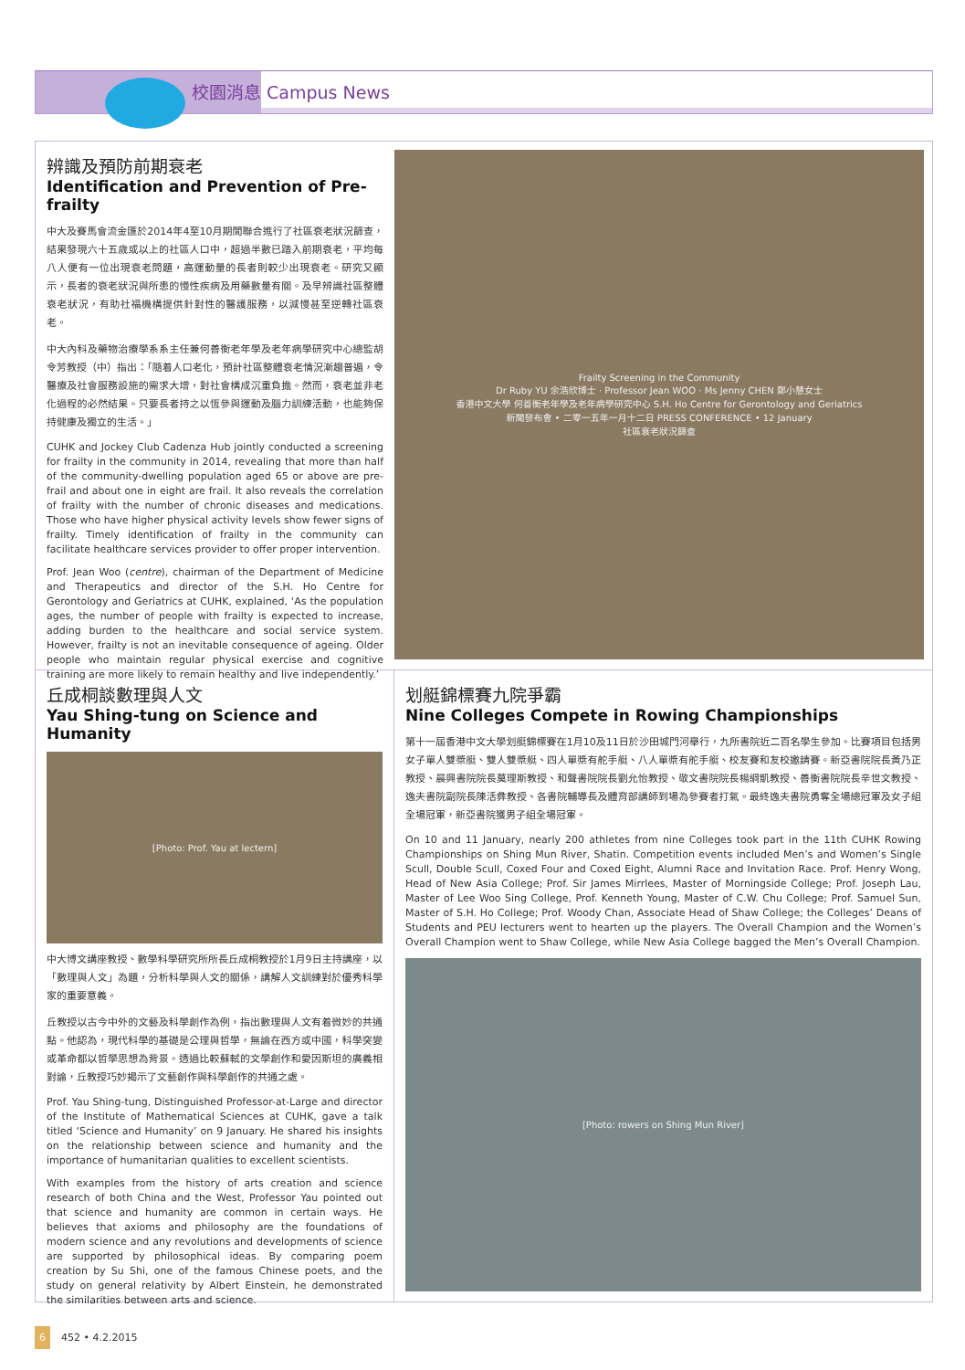校園消息 Campus News
辨識及預防前期衰老
Identification and Prevention of Pre-frailty
中大及賽馬會流金匯於2014年4至10月期間聯合進行了社區衰老狀況篩查，結果發現六十五歲或以上的社區人口中，超過半數已踏入前期衰老，平均每八人便有一位出現衰老問題，高運動量的長者則較少出現衰老。研究又顯示，長者的衰老狀況與所患的慢性疾病及用藥數量有關。及早辨識社區整體衰老狀況，有助社福機構提供針對性的醫護服務，以減慢甚至逆轉社區衰老。
中大內科及藥物治療學系系主任兼何善衡老年學及老年病學研究中心總監胡令芳教授（中）指出：「隨着人口老化，預計社區整體衰老情況漸趨普遍，令醫療及社會服務設施的需求大增，對社會構成沉重負擔。然而，衰老並非老化過程的必然結果。只要長者持之以恆參與運動及腦力訓練活動，也能夠保持健康及獨立的生活。」
CUHK and Jockey Club Cadenza Hub jointly conducted a screening for frailty in the community in 2014, revealing that more than half of the community-dwelling population aged 65 or above are pre-frail and about one in eight are frail. It also reveals the correlation of frailty with the number of chronic diseases and medications. Those who have higher physical activity levels show fewer signs of frailty. Timely identification of frailty in the community can facilitate healthcare services provider to offer proper intervention.
Prof. Jean Woo (centre), chairman of the Department of Medicine and Therapeutics and director of the S.H. Ho Centre for Gerontology and Geriatrics at CUHK, explained, ‘As the population ages, the number of people with frailty is expected to increase, adding burden to the healthcare and social service system. However, frailty is not an inevitable consequence of ageing. Older people who maintain regular physical exercise and cognitive training are more likely to remain healthy and live independently.’
Frailty Screening in the Community
Dr Ruby YU 余浩欣博士 · Professor Jean WOO · Ms Jenny CHEN 鄭小慧女士
香港中文大學 何善衡老年學及老年病學研究中心 S.H. Ho Centre for Gerontology and Geriatrics
新聞發布會 • 二零一五年一月十二日 PRESS CONFERENCE • 12 January
社區衰老狀況篩查
丘成桐談數理與人文
Yau Shing-tung on Science and Humanity
[Photo: Prof. Yau at lectern]
中大博文講座教授、數學科學研究所所長丘成桐教授於1月9日主持講座，以「數理與人文」為題，分析科學與人文的關係，講解人文訓練對於優秀科學家的重要意義。
丘教授以古今中外的文藝及科學創作為例，指出數理與人文有着微妙的共通點。他認為，現代科學的基礎是公理與哲學，無論在西方或中國，科學突變或革命都以哲學思想為背景。透過比較蘇軾的文學創作和愛因斯坦的廣義相對論，丘教授巧妙揭示了文藝創作與科學創作的共通之處。
Prof. Yau Shing-tung, Distinguished Professor-at-Large and director of the Institute of Mathematical Sciences at CUHK, gave a talk titled ‘Science and Humanity’ on 9 January. He shared his insights on the relationship between science and humanity and the importance of humanitarian qualities to excellent scientists.
With examples from the history of arts creation and science research of both China and the West, Professor Yau pointed out that science and humanity are common in certain ways. He believes that axioms and philosophy are the foundations of modern science and any revolutions and developments of science are supported by philosophical ideas. By comparing poem creation by Su Shi, one of the famous Chinese poets, and the study on general relativity by Albert Einstein, he demonstrated the similarities between arts and science.
划艇錦標賽九院爭霸
Nine Colleges Compete in Rowing Championships
第十一屆香港中文大學划艇錦標賽在1月10及11日於沙田城門河舉行，九所書院近二百名學生參加。比賽項目包括男女子單人雙槳艇、雙人雙槳艇、四人單槳有舵手艇、八人單槳有舵手艇、校友賽和友校邀請賽。新亞書院院長黃乃正教授、晨興書院院長莫理斯教授、和聲書院院長劉允怡教授、敬文書院院長楊綱凱教授、善衡書院院長辛世文教授、逸夫書院副院長陳活彝教授、各書院輔導長及體育部講師到場為參賽者打氣。最終逸夫書院勇奪全場總冠軍及女子組全場冠軍，新亞書院獲男子組全場冠軍。
On 10 and 11 January, nearly 200 athletes from nine Colleges took part in the 11th CUHK Rowing Championships on Shing Mun River, Shatin. Competition events included Men’s and Women’s Single Scull, Double Scull, Coxed Four and Coxed Eight, Alumni Race and Invitation Race. Prof. Henry Wong, Head of New Asia College; Prof. Sir James Mirrlees, Master of Morningside College; Prof. Joseph Lau, Master of Lee Woo Sing College, Prof. Kenneth Young, Master of C.W. Chu College; Prof. Samuel Sun, Master of S.H. Ho College; Prof. Woody Chan, Associate Head of Shaw College; the Colleges’ Deans of Students and PEU lecturers went to hearten up the players. The Overall Champion and the Women’s Overall Champion went to Shaw College, while New Asia College bagged the Men’s Overall Champion.
[Photo: rowers on Shing Mun River]
6 452 • 4.2.2015